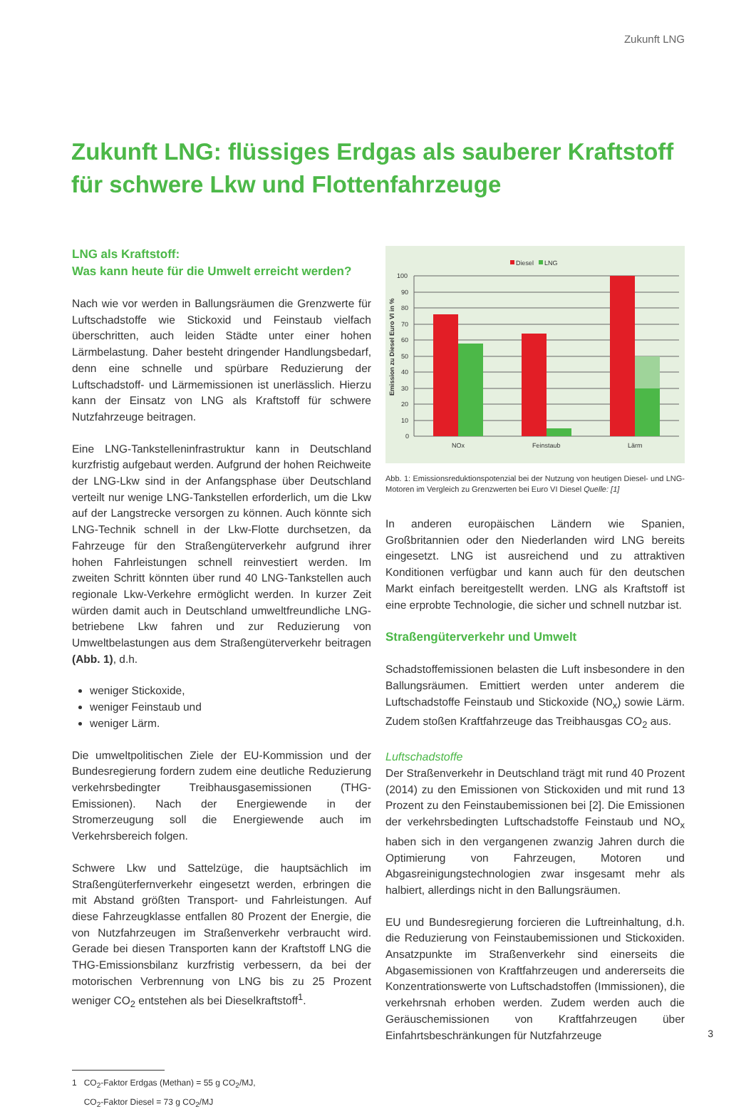Zukunft LNG
Zukunft LNG: flüssiges Erdgas als sauberer Kraftstoff
für schwere Lkw und Flottenfahrzeuge
LNG als Kraftstoff:
Was kann heute für die Umwelt erreicht werden?
Nach wie vor werden in Ballungsräumen die Grenzwerte für Luftschadstoffe wie Stickoxid und Feinstaub vielfach überschritten, auch leiden Städte unter einer hohen Lärmbelastung. Daher besteht dringender Handlungsbedarf, denn eine schnelle und spürbare Reduzierung der Luftschadstoff- und Lärmemissionen ist unerlässlich. Hierzu kann der Einsatz von LNG als Kraftstoff für schwere Nutzfahrzeuge beitragen.
Eine LNG-Tankstelleninfrastruktur kann in Deutschland kurzfristig aufgebaut werden. Aufgrund der hohen Reichweite der LNG-Lkw sind in der Anfangsphase über Deutschland verteilt nur wenige LNG-Tankstellen erforderlich, um die Lkw auf der Langstrecke versorgen zu können. Auch könnte sich LNG-Technik schnell in der Lkw-Flotte durchsetzen, da Fahrzeuge für den Straßengüterverkehr aufgrund ihrer hohen Fahrleistungen schnell reinvestiert werden. Im zweiten Schritt könnten über rund 40 LNG-Tankstellen auch regionale Lkw-Verkehre ermöglicht werden. In kurzer Zeit würden damit auch in Deutschland umweltfreundliche LNG-betriebene Lkw fahren und zur Reduzierung von Umweltbelastungen aus dem Straßengüterverkehr beitragen (Abb. 1), d.h.
weniger Stickoxide,
weniger Feinstaub und
weniger Lärm.
Die umweltpolitischen Ziele der EU-Kommission und der Bundesregierung fordern zudem eine deutliche Reduzierung verkehrsbedingter Treibhausgasemissionen (THG-Emissionen). Nach der Energiewende in der Stromerzeugung soll die Energiewende auch im Verkehrsbereich folgen.
Schwere Lkw und Sattelzüge, die hauptsächlich im Straßengüterfernverkehr eingesetzt werden, erbringen die mit Abstand größten Transport- und Fahrleistungen. Auf diese Fahrzeugklasse entfallen 80 Prozent der Energie, die von Nutzfahrzeugen im Straßenverkehr verbraucht wird. Gerade bei diesen Transporten kann der Kraftstoff LNG die THG-Emissionsbilanz kurzfristig verbessern, da bei der motorischen Verbrennung von LNG bis zu 25 Prozent weniger CO<sub>2</sub> entstehen als bei Dieselkraftstoff<sup>1</sup>.
1 CO<sub>2</sub>-Faktor Erdgas (Methan) = 55 g CO<sub>2</sub>/MJ,
CO<sub>2</sub>-Faktor Diesel = 73 g CO<sub>2</sub>/MJ
Diesel
LNG
100
90
80
70
60
50
40
30
20
10
0
Emission zu Diesel Euro VI in %
NOx
Feinstaub
Lärm
Abb. 1: Emissionsreduktionspotenzial bei der Nutzung von heutigen Diesel- und LNG-Motoren im Vergleich zu Grenzwerten bei Euro VI Diesel Quelle: [1]
In anderen europäischen Ländern wie Spanien, Großbritannien oder den Niederlanden wird LNG bereits eingesetzt. LNG ist ausreichend und zu attraktiven Konditionen verfügbar und kann auch für den deutschen Markt einfach bereitgestellt werden. LNG als Kraftstoff ist eine erprobte Technologie, die sicher und schnell nutzbar ist.
Straßengüterverkehr und Umwelt
Schadstoffemissionen belasten die Luft insbesondere in den Ballungsräumen. Emittiert werden unter anderem die Luftschadstoffe Feinstaub und Stickoxide (NO<sub>x</sub>) sowie Lärm. Zudem stoßen Kraftfahrzeuge das Treibhausgas CO<sub>2</sub> aus.
Luftschadstoffe
Der Straßenverkehr in Deutschland trägt mit rund 40 Prozent (2014) zu den Emissionen von Stickoxiden und mit rund 13 Prozent zu den Feinstaubemissionen bei [2]. Die Emissionen der verkehrsbedingten Luftschadstoffe Feinstaub und NO<sub>x</sub> haben sich in den vergangenen zwanzig Jahren durch die Optimierung von Fahrzeugen, Motoren und Abgasreinigungstechnologien zwar insgesamt mehr als halbiert, allerdings nicht in den Ballungsräumen.
EU und Bundesregierung forcieren die Luftreinhaltung, d.h. die Reduzierung von Feinstaubemissionen und Stickoxiden. Ansatzpunkte im Straßenverkehr sind einerseits die Abgasemissionen von Kraftfahrzeugen und andererseits die Konzentrationswerte von Luftschadstoffen (Immissionen), die verkehrsnah erhoben werden. Zudem werden auch die Geräuschemissionen von Kraftfahrzeugen über Einfahrtsbeschränkungen für Nutzfahrzeuge
3